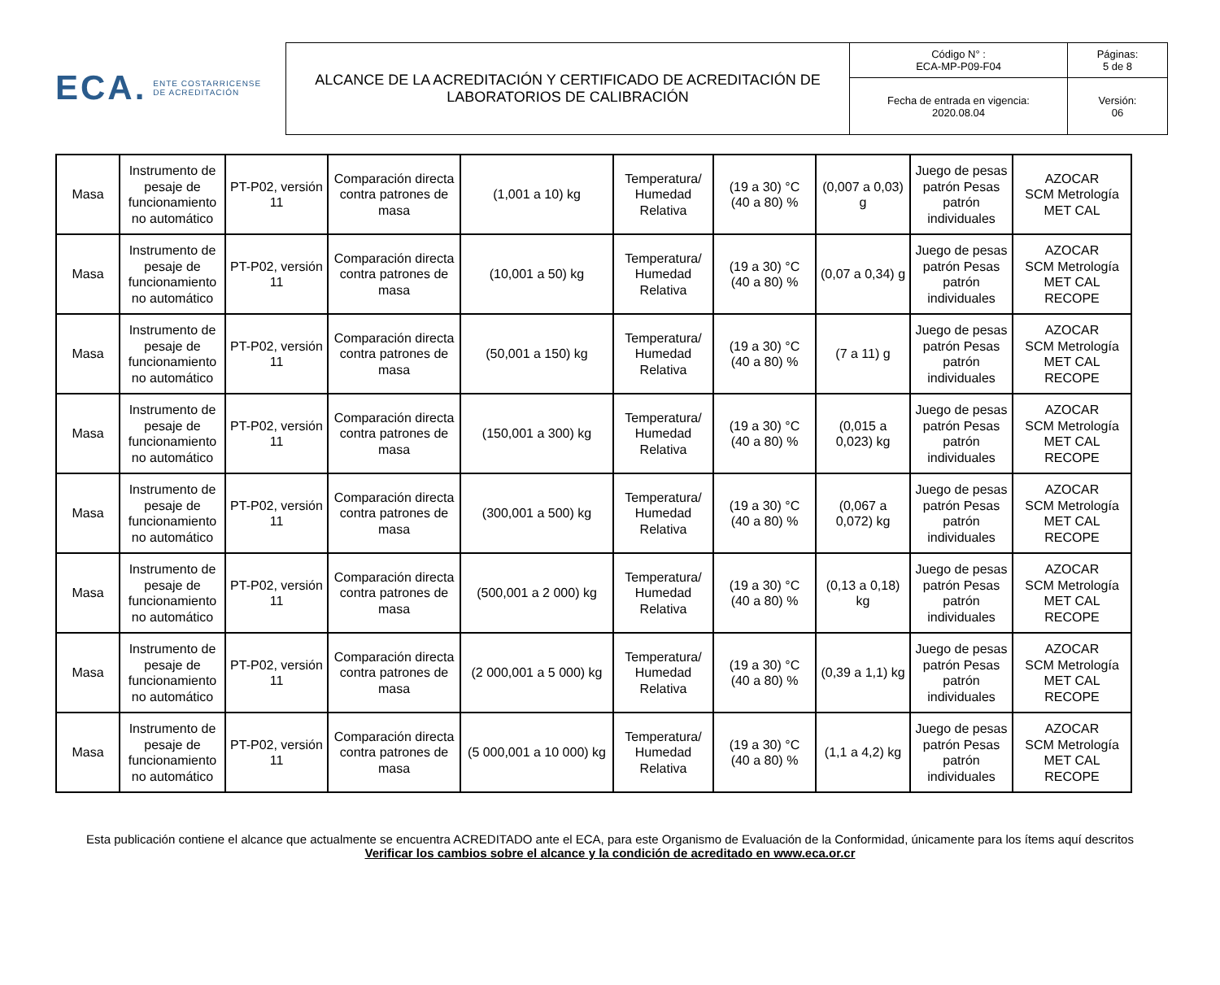ECA. ENTE COSTARRICENSE
DE ACREDITACIÓN
| ALCANCE DE LA ACREDITACIÓN Y CERTIFICADO DE ACREDITACIÓN DE LABORATORIOS DE CALIBRACIÓN | Código N° : ECA-MP-P09-F04 | Páginas: 5 de 8 |
| | Fecha de entrada en vigencia: 2020.08.04 | Versión: 06 |
| Masa | Instrumento de pesaje de funcionamiento no automático | PT-P02, versión 11 | Comparación directa contra patrones de masa | (1,001 a 10) kg | Temperatura/ Humedad Relativa | (19 a 30) °C (40 a 80) % | (0,007 a 0,03) g | Juego de pesas patrón Pesas patrón individuales | AZOCAR SCM Metrología MET CAL |
| Masa | Instrumento de pesaje de funcionamiento no automático | PT-P02, versión 11 | Comparación directa contra patrones de masa | (10,001 a 50) kg | Temperatura/ Humedad Relativa | (19 a 30) °C (40 a 80) % | (0,07 a 0,34) g | Juego de pesas patrón Pesas patrón individuales | AZOCAR SCM Metrología MET CAL RECOPE |
| Masa | Instrumento de pesaje de funcionamiento no automático | PT-P02, versión 11 | Comparación directa contra patrones de masa | (50,001 a 150) kg | Temperatura/ Humedad Relativa | (19 a 30) °C (40 a 80) % | (7 a 11) g | Juego de pesas patrón Pesas patrón individuales | AZOCAR SCM Metrología MET CAL RECOPE |
| Masa | Instrumento de pesaje de funcionamiento no automático | PT-P02, versión 11 | Comparación directa contra patrones de masa | (150,001 a 300) kg | Temperatura/ Humedad Relativa | (19 a 30) °C (40 a 80) % | (0,015 a 0,023) kg | Juego de pesas patrón Pesas patrón individuales | AZOCAR SCM Metrología MET CAL RECOPE |
| Masa | Instrumento de pesaje de funcionamiento no automático | PT-P02, versión 11 | Comparación directa contra patrones de masa | (300,001 a 500) kg | Temperatura/ Humedad Relativa | (19 a 30) °C (40 a 80) % | (0,067 a 0,072) kg | Juego de pesas patrón Pesas patrón individuales | AZOCAR SCM Metrología MET CAL RECOPE |
| Masa | Instrumento de pesaje de funcionamiento no automático | PT-P02, versión 11 | Comparación directa contra patrones de masa | (500,001 a 2 000) kg | Temperatura/ Humedad Relativa | (19 a 30) °C (40 a 80) % | (0,13 a 0,18) kg | Juego de pesas patrón Pesas patrón individuales | AZOCAR SCM Metrología MET CAL RECOPE |
| Masa | Instrumento de pesaje de funcionamiento no automático | PT-P02, versión 11 | Comparación directa contra patrones de masa | (2 000,001 a 5 000) kg | Temperatura/ Humedad Relativa | (19 a 30) °C (40 a 80) % | (0,39 a 1,1) kg | Juego de pesas patrón Pesas patrón individuales | AZOCAR SCM Metrología MET CAL RECOPE |
| Masa | Instrumento de pesaje de funcionamiento no automático | PT-P02, versión 11 | Comparación directa contra patrones de masa | (5 000,001 a 10 000) kg | Temperatura/ Humedad Relativa | (19 a 30) °C (40 a 80) % | (1,1 a 4,2) kg | Juego de pesas patrón Pesas patrón individuales | AZOCAR SCM Metrología MET CAL RECOPE |
Esta publicación contiene el alcance que actualmente se encuentra ACREDITADO ante el ECA, para este Organismo de Evaluación de la Conformidad, únicamente para los ítems aquí descritos
Verificar los cambios sobre el alcance y la condición de acreditado en www.eca.or.cr